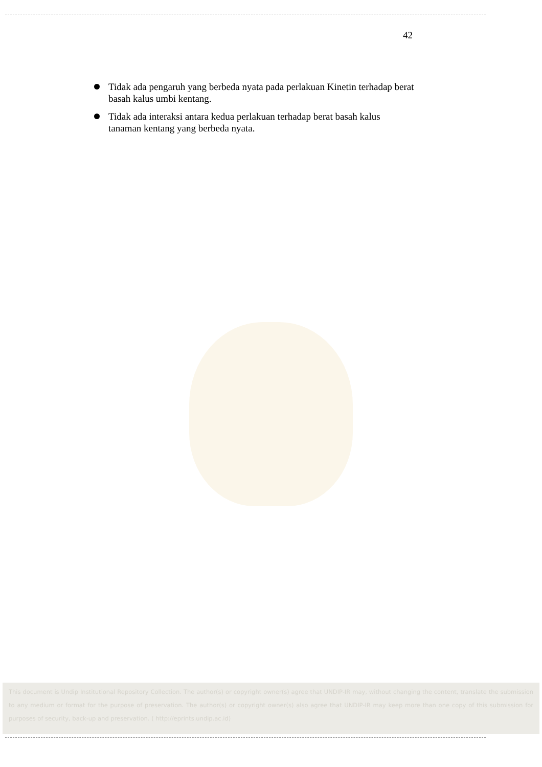42
Tidak ada pengaruh yang berbeda nyata pada perlakuan Kinetin terhadap berat basah kalus umbi kentang.
Tidak ada interaksi antara kedua perlakuan terhadap berat basah kalus tanaman kentang yang berbeda nyata.
This document is Undip Institutional Repository Collection. The author(s) or copyright owner(s) agree that UNDIP-IR may, without changing the content, translate the submission to any medium or format for the purpose of preservation. The author(s) or copyright owner(s) also agree that UNDIP-IR may keep more than one copy of this submission for purposes of security, back-up and preservation. ( http://eprints.undip.ac.id)